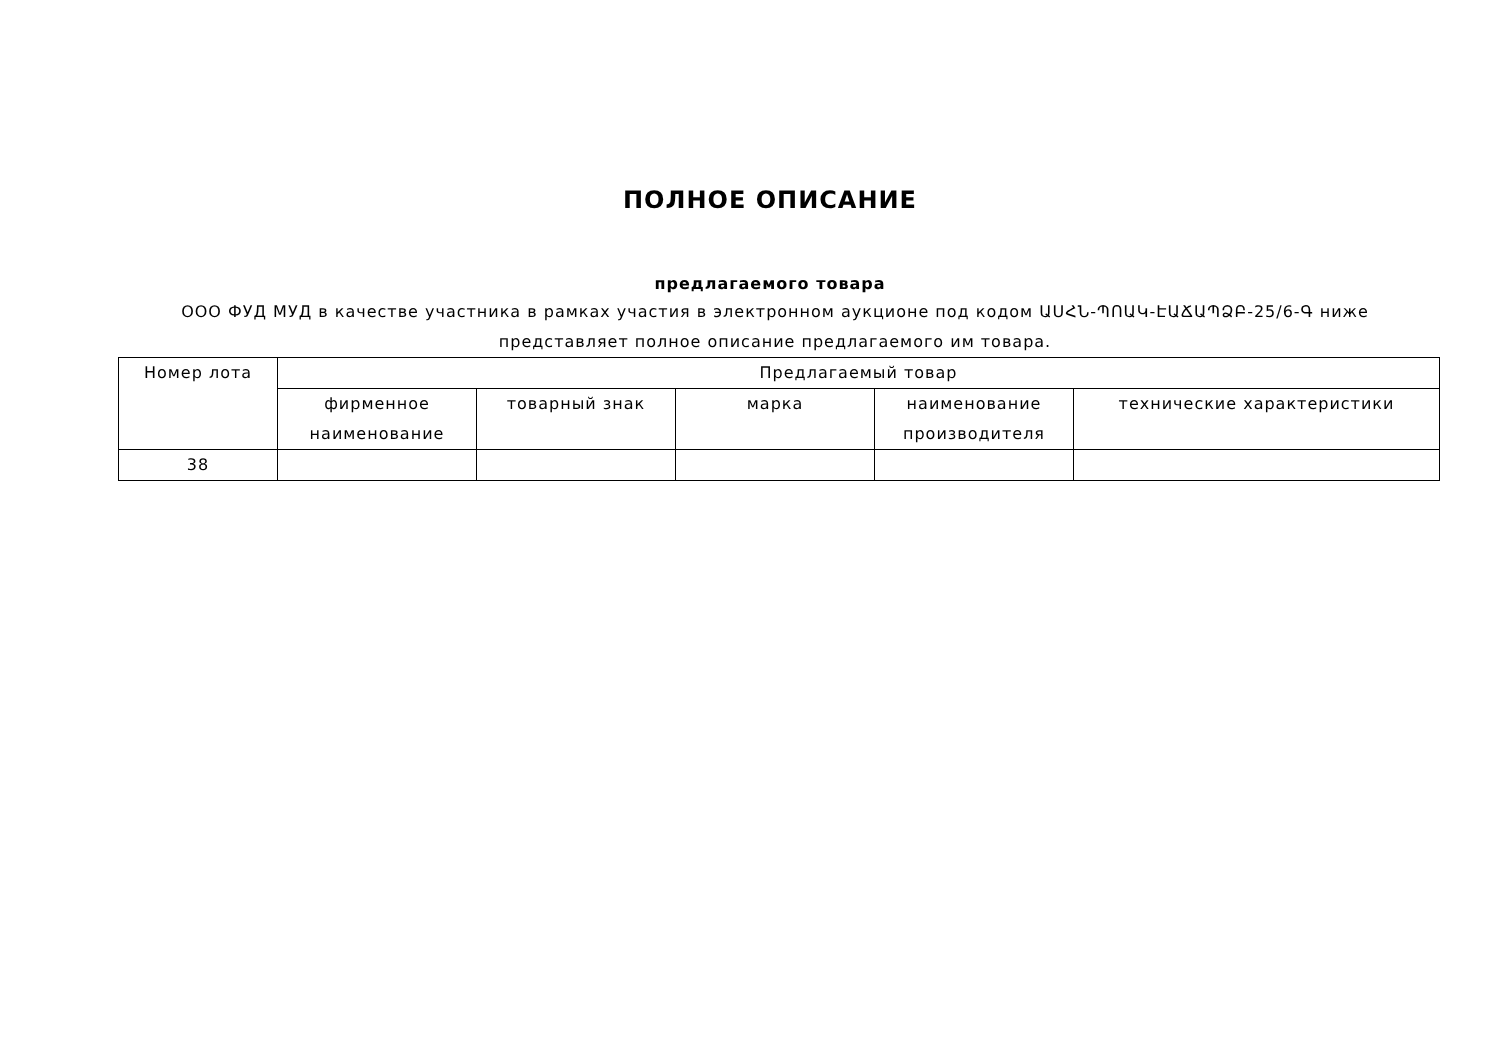ПОЛНОЕ ОПИСАНИЕ
предлагаемого товара
ООО ФУД МУД в качестве участника в рамках участия в электронном аукционе под кодом ԱՍՀՆ-ՊՈԱԿ-ԷԱՃԱՊՁԲ-25/6-Գ ниже представляет полное описание предлагаемого им товара.
| Номер лота | Предлагаемый товар | | | | |
| --- | --- | --- | --- | --- | --- |
| | фирменное наименование | товарный знак | марка | наименование производителя | технические характеристики |
| 38 | | | | | |